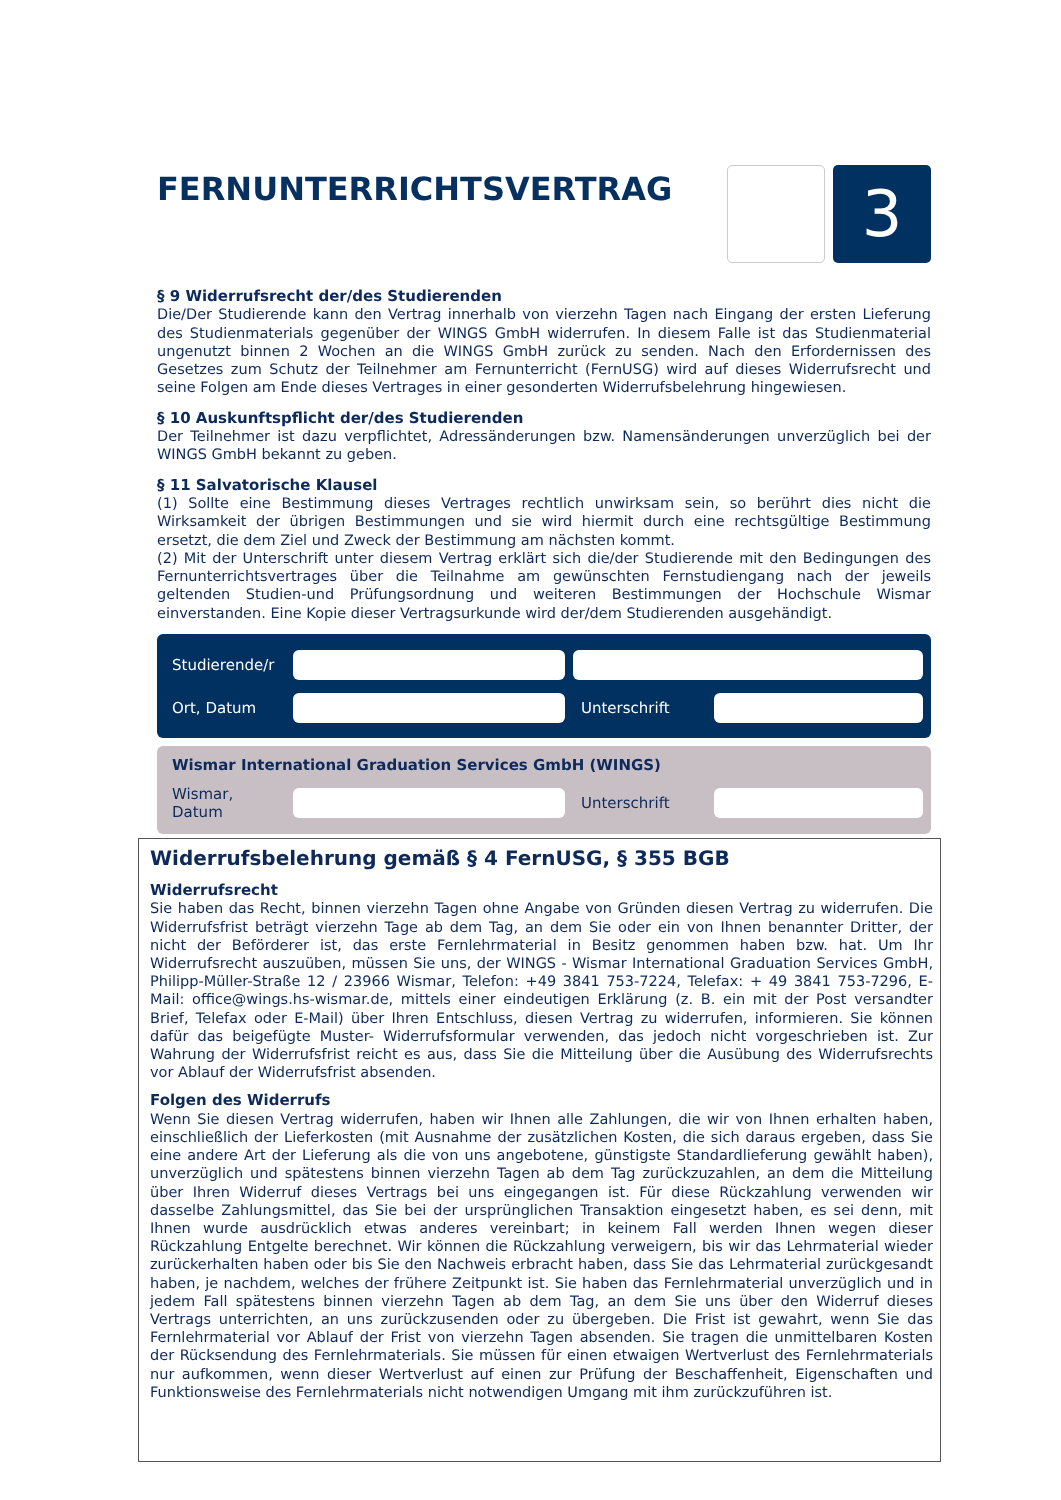FERNUNTERRICHTSVERTRAG
3
§ 9 Widerrufsrecht der/des Studierenden
Die/Der Studierende kann den Vertrag innerhalb von vierzehn Tagen nach Eingang der ersten Lieferung des Studienmaterials gegenüber der WINGS GmbH widerrufen. In diesem Falle ist das Studienmaterial ungenutzt binnen 2 Wochen an die WINGS GmbH zurück zu senden. Nach den Erfordernissen des Gesetzes zum Schutz der Teilnehmer am Fernunterricht (FernUSG) wird auf dieses Widerrufsrecht und seine Folgen am Ende dieses Vertrages in einer gesonderten Widerrufsbelehrung hingewiesen.
§ 10 Auskunftspflicht der/des Studierenden
Der Teilnehmer ist dazu verpflichtet, Adressänderungen bzw. Namensänderungen unverzüglich bei der WINGS GmbH bekannt zu geben.
§ 11 Salvatorische Klausel
(1) Sollte eine Bestimmung dieses Vertrages rechtlich unwirksam sein, so berührt dies nicht die Wirksamkeit der übrigen Bestimmungen und sie wird hiermit durch eine rechtsgültige Bestimmung ersetzt, die dem Ziel und Zweck der Bestimmung am nächsten kommt.
(2) Mit der Unterschrift unter diesem Vertrag erklärt sich die/der Studierende mit den Bedingungen des Fernunterrichtsvertrages über die Teilnahme am gewünschten Fernstudiengang nach der jeweils geltenden Studien-und Prüfungsordnung und weiteren Bestimmungen der Hochschule Wismar einverstanden. Eine Kopie dieser Vertragsurkunde wird der/dem Studierenden ausgehändigt.
Studierende/r
Ort, Datum Unterschrift
Wismar International Graduation Services GmbH (WINGS)
Wismar, Datum
Unterschrift
Widerrufsbelehrung gemäß § 4 FernUSG, § 355 BGB
Widerrufsrecht
Sie haben das Recht, binnen vierzehn Tagen ohne Angabe von Gründen diesen Vertrag zu widerrufen. Die Widerrufsfrist beträgt vierzehn Tage ab dem Tag, an dem Sie oder ein von Ihnen benannter Dritter, der nicht der Beförderer ist, das erste Fernlehrmaterial in Besitz genommen haben bzw. hat. Um Ihr Widerrufsrecht auszuüben, müssen Sie uns, der WINGS - Wismar International Graduation Services GmbH, Philipp-Müller-Straße 12 / 23966 Wismar, Telefon: +49 3841 753-7224, Telefax: + 49 3841 753-7296, E-Mail: office@wings.hs-wismar.de, mittels einer eindeutigen Erklärung (z. B. ein mit der Post versandter Brief, Telefax oder E-Mail) über Ihren Entschluss, diesen Vertrag zu widerrufen, informieren. Sie können dafür das beigefügte Muster- Widerrufsformular verwenden, das jedoch nicht vorgeschrieben ist. Zur Wahrung der Widerrufsfrist reicht es aus, dass Sie die Mitteilung über die Ausübung des Widerrufsrechts vor Ablauf der Widerrufsfrist absenden.
Folgen des Widerrufs
Wenn Sie diesen Vertrag widerrufen, haben wir Ihnen alle Zahlungen, die wir von Ihnen erhalten haben, einschließlich der Lieferkosten (mit Ausnahme der zusätzlichen Kosten, die sich daraus ergeben, dass Sie eine andere Art der Lieferung als die von uns angebotene, günstigste Standardlieferung gewählt haben), unverzüglich und spätestens binnen vierzehn Tagen ab dem Tag zurückzuzahlen, an dem die Mitteilung über Ihren Widerruf dieses Vertrags bei uns eingegangen ist. Für diese Rückzahlung verwenden wir dasselbe Zahlungsmittel, das Sie bei der ursprünglichen Transaktion eingesetzt haben, es sei denn, mit Ihnen wurde ausdrücklich etwas anderes vereinbart; in keinem Fall werden Ihnen wegen dieser Rückzahlung Entgelte berechnet. Wir können die Rückzahlung verweigern, bis wir das Lehrmaterial wieder zurückerhalten haben oder bis Sie den Nachweis erbracht haben, dass Sie das Lehrmaterial zurückgesandt haben, je nachdem, welches der frühere Zeitpunkt ist. Sie haben das Fernlehrmaterial unverzüglich und in jedem Fall spätestens binnen vierzehn Tagen ab dem Tag, an dem Sie uns über den Widerruf dieses Vertrags unterrichten, an uns zurückzusenden oder zu übergeben. Die Frist ist gewahrt, wenn Sie das Fernlehrmaterial vor Ablauf der Frist von vierzehn Tagen absenden. Sie tragen die unmittelbaren Kosten der Rücksendung des Fernlehrmaterials. Sie müssen für einen etwaigen Wertverlust des Fernlehrmaterials nur aufkommen, wenn dieser Wertverlust auf einen zur Prüfung der Beschaffenheit, Eigenschaften und Funktionsweise des Fernlehrmaterials nicht notwendigen Umgang mit ihm zurückzuführen ist.